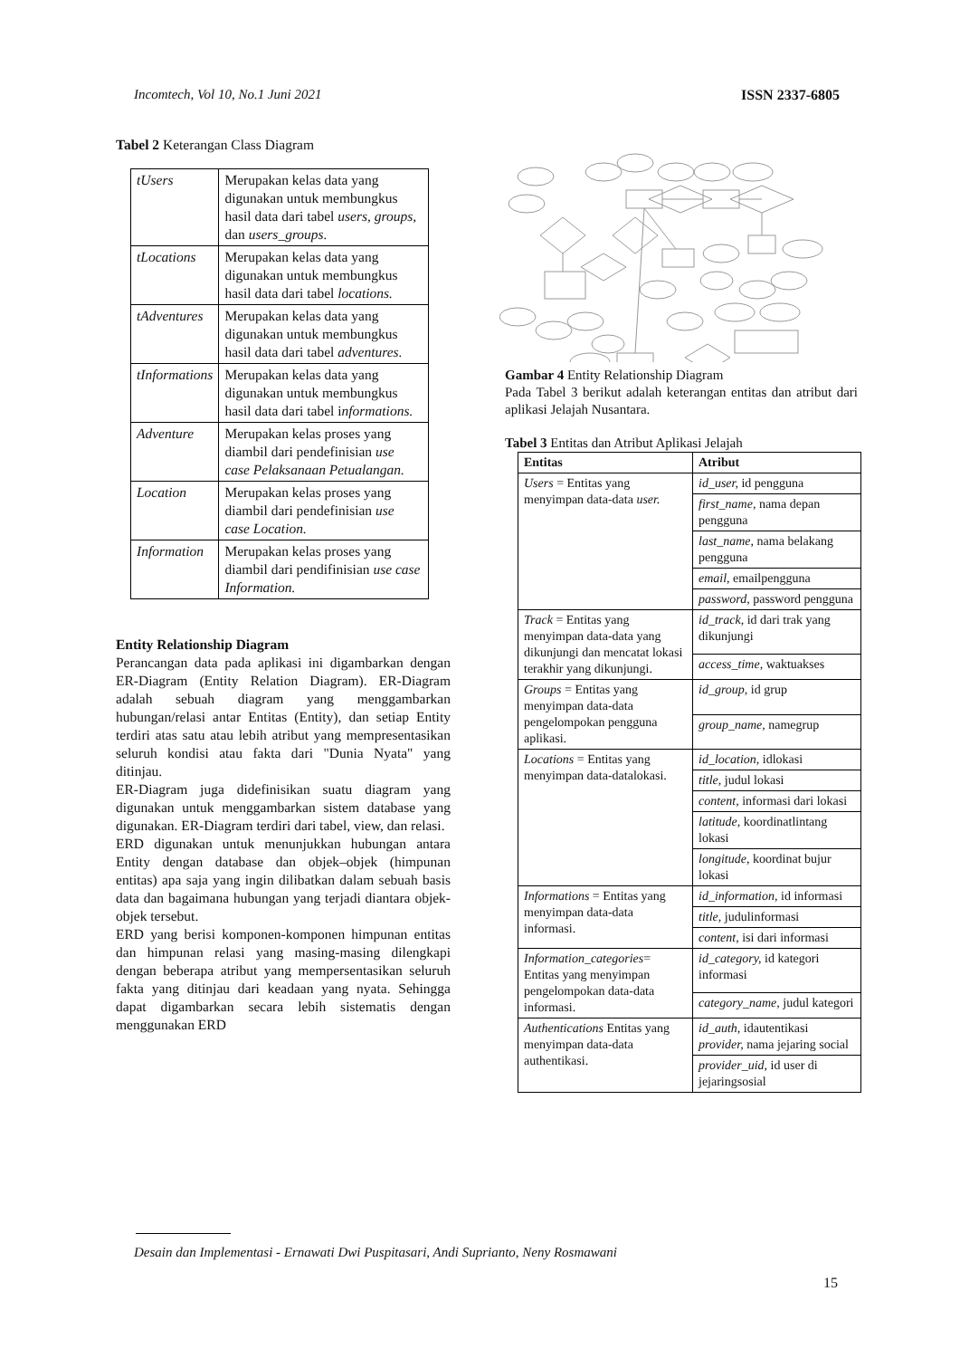Incomtech, Vol 10, No.1 Juni 2021 ISSN 2337-6805
Tabel 2 Keterangan Class Diagram
| tUsers | Merupakan kelas data yang digunakan untuk membungkus hasil data dari tabel users , groups , dan users_groups. |
| tLocations | Merupakan kelas data yang digunakan untuk membungkus hasil data dari tabel locations. |
| tAdventures | Merupakan kelas data yang digunakan untuk membungkus hasil data dari tabel adventures. |
| tInformations | Merupakan kelas data yang digunakan untuk membungkus hasil data dari tabel i nformations. |
| Adventure | Merupakan kelas proses yang diambil dari pendefinisian use case Pelaksanaan Petualangan. |
| Location | Merupakan kelas proses yang diambil dari pendefinisian use case Location. |
| Information | Merupakan kelas proses yang diambil dari pendifinisian use case Information. |
Entity Relationship Diagram
Perancangan data pada aplikasi ini digambarkan dengan ER-Diagram (Entity Relation Diagram). ER-Diagram adalah sebuah diagram yang menggambarkan hubungan/relasi antar Entitas (Entity), dan setiap Entity terdiri atas satu atau lebih atribut yang mempresentasikan seluruh kondisi atau fakta dari "Dunia Nyata" yang ditinjau.
ER-Diagram juga didefinisikan suatu diagram yang digunakan untuk menggambarkan sistem database yang digunakan. ER-Diagram terdiri dari tabel, view, dan relasi.
ERD digunakan untuk menunjukkan hubungan antara Entity dengan database dan objek–objek (himpunan entitas) apa saja yang ingin dilibatkan dalam sebuah basis data dan bagaimana hubungan yang terjadi diantara objek-objek tersebut.
ERD yang berisi komponen-komponen himpunan entitas dan himpunan relasi yang masing-masing dilengkapi dengan beberapa atribut yang mempersentasikan seluruh fakta yang ditinjau dari keadaan yang nyata. Sehingga dapat digambarkan secara lebih sistematis dengan menggunakan ERD
Gambar 4 Entity Relationship Diagram
Pada Tabel 3 berikut adalah keterangan entitas dan atribut dari aplikasi Jelajah Nusantara.
Tabel 3 Entitas dan Atribut Aplikasi Jelajah
| Entitas | Atribut |
| --- | --- |
| Users = Entitas yang menyimpan data-data user. | id_user, id pengguna |
| | first_name, nama depan pengguna |
| | last_name, nama belakang pengguna |
| | email, emailpengguna |
| | password, password pengguna |
| Track = Entitas yang menyimpan data-data yang dikunjungi dan mencatat lokasi terakhir yang dikunjungi. | id_track, id dari trak yang dikunjungi |
| | access_time, waktuakses |
| Groups = Entitas yang menyimpan data-data pengelompokan pengguna aplikasi. | id_group, id grup |
| | group_name, namegrup |
| Locations = Entitas yang menyimpan data-datalokasi. | id_location, idlokasi |
| | title, judul lokasi |
| | content, informasi dari lokasi |
| | latitude, koordinatlintang lokasi |
| | longitude, koordinat bujur lokasi |
| Informations = Entitas yang menyimpan data-data informasi. | id_information, id informasi |
| | title, judulinformasi |
| | content, isi dari informasi |
| Information_categories = Entitas yang menyimpan pengelompokan data-data informasi. | id_category, id kategori informasi |
| | category_name, judul kategori |
| Authentications Entitas yang menyimpan data-data authentikasi. | id_auth, idautentikasi provider, nama jejaring social |
| | provider_uid, id user di jejaringsosial |
Desain dan Implementasi - Ernawati Dwi Puspitasari, Andi Suprianto, Neny Rosmawani
15